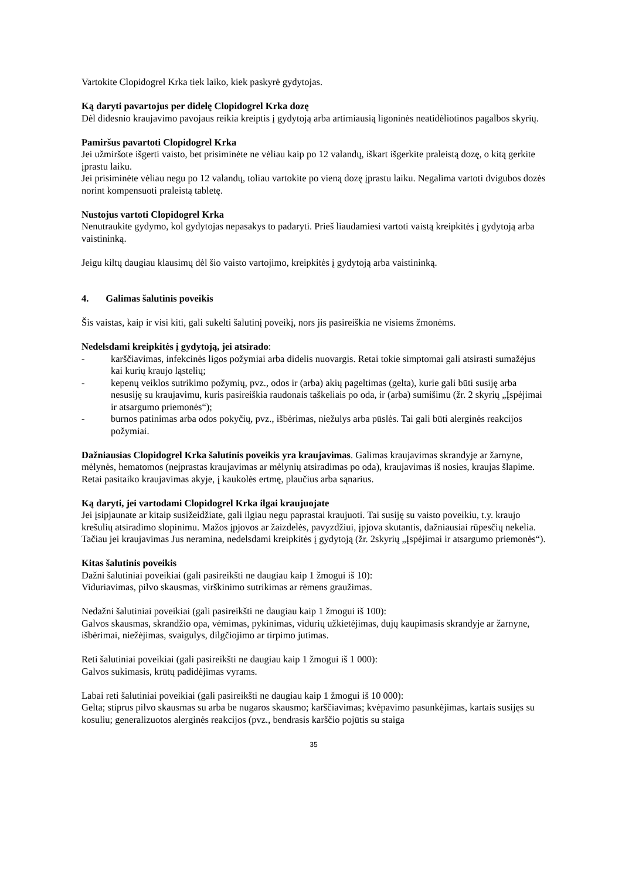Vartokite Clopidogrel Krka tiek laiko, kiek paskyrė gydytojas.
Ką daryti pavartojus per didelę Clopidogrel Krka dozę
Dėl didesnio kraujavimo pavojaus reikia kreiptis į gydytoją arba artimiausią ligoninės neatidėliotinos pagalbos skyrių.
Pamiršus pavartoti Clopidogrel Krka
Jei užmiršote išgerti vaisto, bet prisiminėte ne vėliau kaip po 12 valandų, iškart išgerkite praleistą dozę, o kitą gerkite įprastu laiku.
Jei prisiminėte vėliau negu po 12 valandų, toliau vartokite po vieną dozę įprastu laiku. Negalima vartoti dvigubos dozės norint kompensuoti praleistą tabletę.
Nustojus vartoti Clopidogrel Krka
Nenutraukite gydymo, kol gydytojas nepasakys to padaryti. Prieš liaudamiesi vartoti vaistą kreipkitės į gydytoją arba vaistininką.
Jeigu kiltų daugiau klausimų dėl šio vaisto vartojimo, kreipkitės į gydytoją arba vaistininką.
4. Galimas šalutinis poveikis
Šis vaistas, kaip ir visi kiti, gali sukelti šalutinį poveikį, nors jis pasireiškia ne visiems žmonėms.
Nedelsdami kreipkitės į gydytoją, jei atsirado:
- karščiavimas, infekcinės ligos požymiai arba didelis nuovargis. Retai tokie simptomai gali atsirasti sumažėjus kai kurių kraujo ląstelių;
- kepenų veiklos sutrikimo požymių, pvz., odos ir (arba) akių pageltimas (gelta), kurie gali būti susiję arba nesusiję su kraujavimu, kuris pasireiškia raudonais taškeliais po oda, ir (arba) sumišimu (žr. 2 skyrių „Įspėjimai ir atsargumo priemonės“);
- burnos patinimas arba odos pokyčių, pvz., išbėrimas, niežulys arba pūslės. Tai gali būti alerginės reakcijos požymiai.
Dažniausias Clopidogrel Krka šalutinis poveikis yra kraujavimas. Galimas kraujavimas skrandyje ar žarnyne, mėlynės, hematomos (neįprastas kraujavimas ar mėlynių atsiradimas po oda), kraujavimas iš nosies, kraujas šlapime. Retai pasitaiko kraujavimas akyje, į kaukolės ertmę, plaučius arba sąnarius.
Ką daryti, jei vartodami Clopidogrel Krka ilgai kraujuojate
Jei įsipjaunate ar kitaip susižeidžiate, gali ilgiau negu paprastai kraujuoti. Tai susiję su vaisto poveikiu, t.y. kraujo krešulių atsiradimo slopinimu. Mažos įpjovos ar žaizdelės, pavyzdžiui, įpjova skutantis, dažniausiai rūpesčių nekelia. Tačiau jei kraujavimas Jus neramina, nedelsdami kreipkitės į gydytoją (žr. 2skyrių „Įspėjimai ir atsargumo priemonės“).
Kitas šalutinis poveikis
Dažni šalutiniai poveikiai (gali pasireikšti ne daugiau kaip 1 žmogui iš 10):
Viduriavimas, pilvo skausmas, virškinimo sutrikimas ar rėmens graužimas.
Nedažni šalutiniai poveikiai (gali pasireikšti ne daugiau kaip 1 žmogui iš 100):
Galvos skausmas, skrandžio opa, vėmimas, pykinimas, vidurių užkietėjimas, dujų kaupimasis skrandyje ar žarnyne, išbėrimai, niežėjimas, svaigulys, dilgčiojimo ar tirpimo jutimas.
Reti šalutiniai poveikiai (gali pasireikšti ne daugiau kaip 1 žmogui iš 1 000):
Galvos sukimasis, krūtų padidėjimas vyrams.
Labai reti šalutiniai poveikiai (gali pasireikšti ne daugiau kaip 1 žmogui iš 10 000):
Gelta; stiprus pilvo skausmas su arba be nugaros skausmo; karščiavimas; kvėpavimo pasunkėjimas, kartais susijęs su kosuliu; generalizuotos alerginės reakcijos (pvz., bendrasis karščio pojūtis su staiga
35